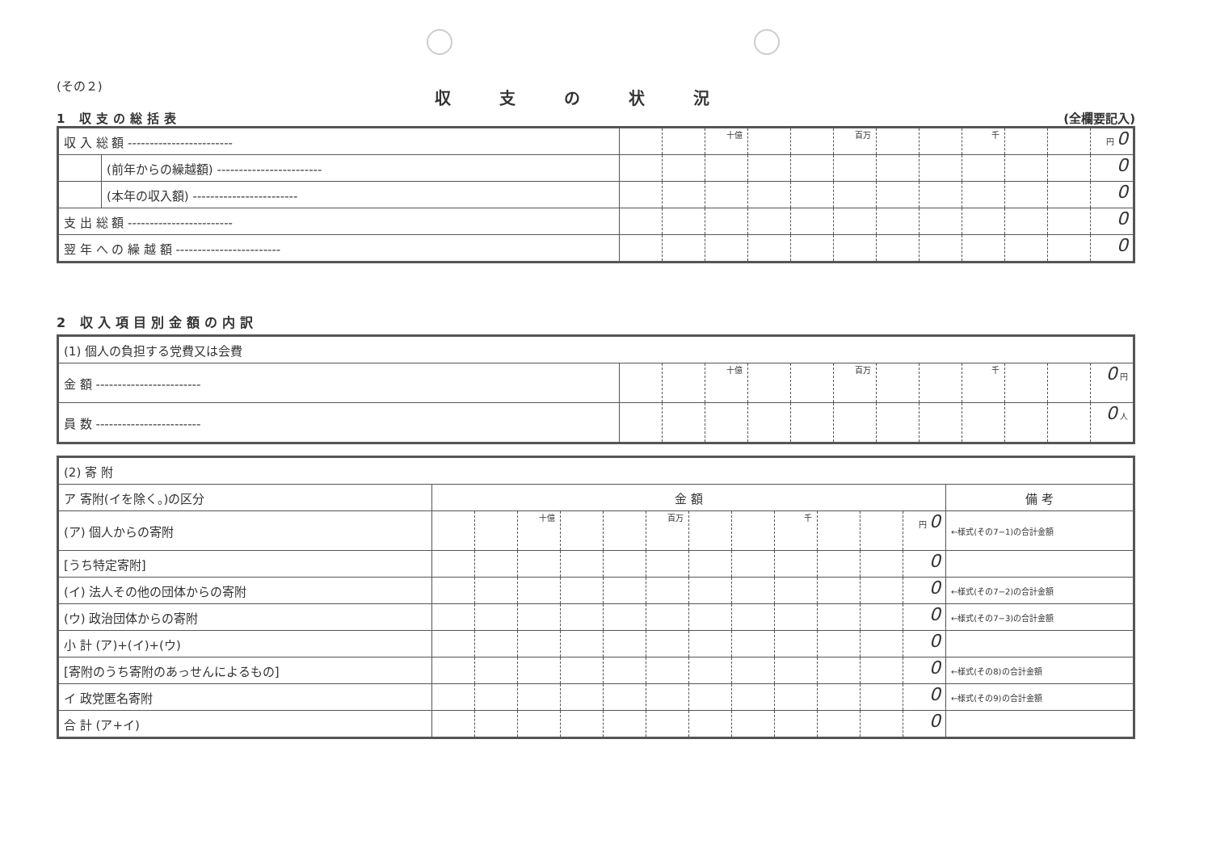(その２)
収支の状況
1 収支の総括表 (全欄要記入)
| 収 入 総 額 ------------------------ | | | | 十億 | | | 百万 | | | 千 | | | 円 0 |
| | (前年からの繰越額) ------------------------ | | | | | | | | | | | | 0 |
| | (本年の収入額) ------------------------ | | | | | | | | | | | | 0 |
| 支 出 総 額 ------------------------ | | | | | | | | | | | | | 0 |
| 翌 年 へ の 繰 越 額 ------------------------ | | | | | | | | | | | | | 0 |
2 収入項目別金額の内訳
| (1) 個人の負担する党費又は会費 | | | | | | | | | | | | |
| 金 額 ------------------------ | | | 十億 | | | 百万 | | | 千 | | | 0 円 |
| 員 数 ------------------------ | | | | | | | | | | | | 0 人 |
| (2) 寄 附 | | | | | | | | | | | | | |
| ア 寄附(イを除く。)の区分 | 金 額 | | | | | | | | | | | | 備 考 |
| (ア) 個人からの寄附 | | | 十億 | | | 百万 | | | 千 | | | 円 0 | ←様式(その7−1)の合計金額 |
| [うち特定寄附] | | | | | | | | | | | | 0 | |
| (イ) 法人その他の団体からの寄附 | | | | | | | | | | | | 0 | ←様式(その7−2)の合計金額 |
| (ウ) 政治団体からの寄附 | | | | | | | | | | | | 0 | ←様式(その7−3)の合計金額 |
| 小 計 (ア)+(イ)+(ウ) | | | | | | | | | | | | 0 | |
| [寄附のうち寄附のあっせんによるもの] | | | | | | | | | | | | 0 | ←様式(その8)の合計金額 |
| イ 政党匿名寄附 | | | | | | | | | | | | 0 | ←様式(その9)の合計金額 |
| 合 計 (ア+イ) | | | | | | | | | | | | 0 | |